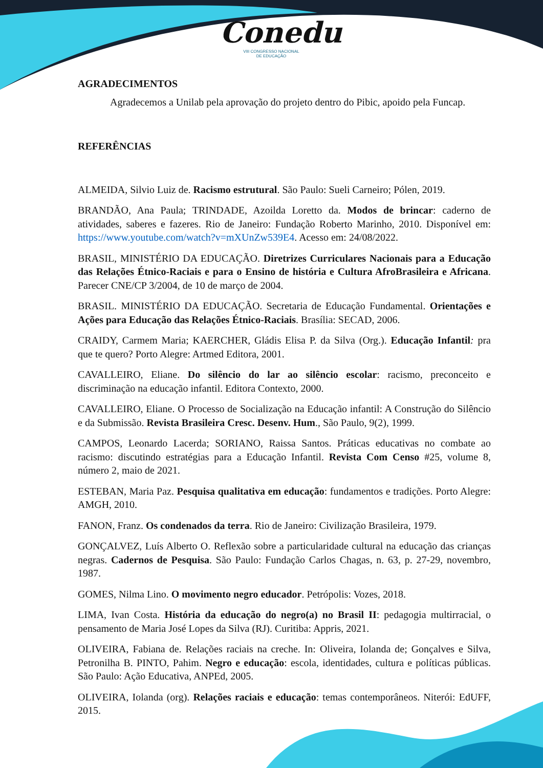Conedu
VIII CONGRESSO NACIONAL
DE EDUCAÇÃO
AGRADECIMENTOS
Agradecemos a Unilab pela aprovação do projeto dentro do Pibic, apoido pela Funcap.
REFERÊNCIAS
ALMEIDA, Silvio Luiz de. Racismo estrutural. São Paulo: Sueli Carneiro; Pólen, 2019.
BRANDÃO, Ana Paula; TRINDADE, Azoilda Loretto da. Modos de brincar: caderno de atividades, saberes e fazeres. Rio de Janeiro: Fundação Roberto Marinho, 2010. Disponível em: https://www.youtube.com/watch?v=mXUnZw539E4. Acesso em: 24/08/2022.
BRASIL, MINISTÉRIO DA EDUCAÇÃO. Diretrizes Curriculares Nacionais para a Educação das Relações Étnico-Raciais e para o Ensino de história e Cultura AfroBrasileira e Africana. Parecer CNE/CP 3/2004, de 10 de março de 2004.
BRASIL. MINISTÉRIO DA EDUCAÇÃO. Secretaria de Educação Fundamental. Orientações e Ações para Educação das Relações Étnico-Raciais. Brasília: SECAD, 2006.
CRAIDY, Carmem Maria; KAERCHER, Gládis Elisa P. da Silva (Org.). Educação Infantil: pra que te quero? Porto Alegre: Artmed Editora, 2001.
CAVALLEIRO, Eliane. Do silêncio do lar ao silêncio escolar: racismo, preconceito e discriminação na educação infantil. Editora Contexto, 2000.
CAVALLEIRO, Eliane. O Processo de Socialização na Educação infantil: A Construção do Silêncio e da Submissão. Revista Brasileira Cresc. Desenv. Hum., São Paulo, 9(2), 1999.
CAMPOS, Leonardo Lacerda; SORIANO, Raissa Santos. Práticas educativas no combate ao racismo: discutindo estratégias para a Educação Infantil. Revista Com Censo #25, volume 8, número 2, maio de 2021.
ESTEBAN, Maria Paz. Pesquisa qualitativa em educação: fundamentos e tradições. Porto Alegre: AMGH, 2010.
FANON, Franz. Os condenados da terra. Rio de Janeiro: Civilização Brasileira, 1979.
GONÇALVEZ, Luís Alberto O. Reflexão sobre a particularidade cultural na educação das crianças negras. Cadernos de Pesquisa. São Paulo: Fundação Carlos Chagas, n. 63, p. 27-29, novembro, 1987.
GOMES, Nilma Lino. O movimento negro educador. Petrópolis: Vozes, 2018.
LIMA, Ivan Costa. História da educação do negro(a) no Brasil II: pedagogia multirracial, o pensamento de Maria José Lopes da Silva (RJ). Curitiba: Appris, 2021.
OLIVEIRA, Fabiana de. Relações raciais na creche. In: Oliveira, Iolanda de; Gonçalves e Silva, Petronilha B. PINTO, Pahim. Negro e educação: escola, identidades, cultura e políticas públicas. São Paulo: Ação Educativa, ANPEd, 2005.
OLIVEIRA, Iolanda (org). Relações raciais e educação: temas contemporâneos. Niterói: EdUFF, 2015.